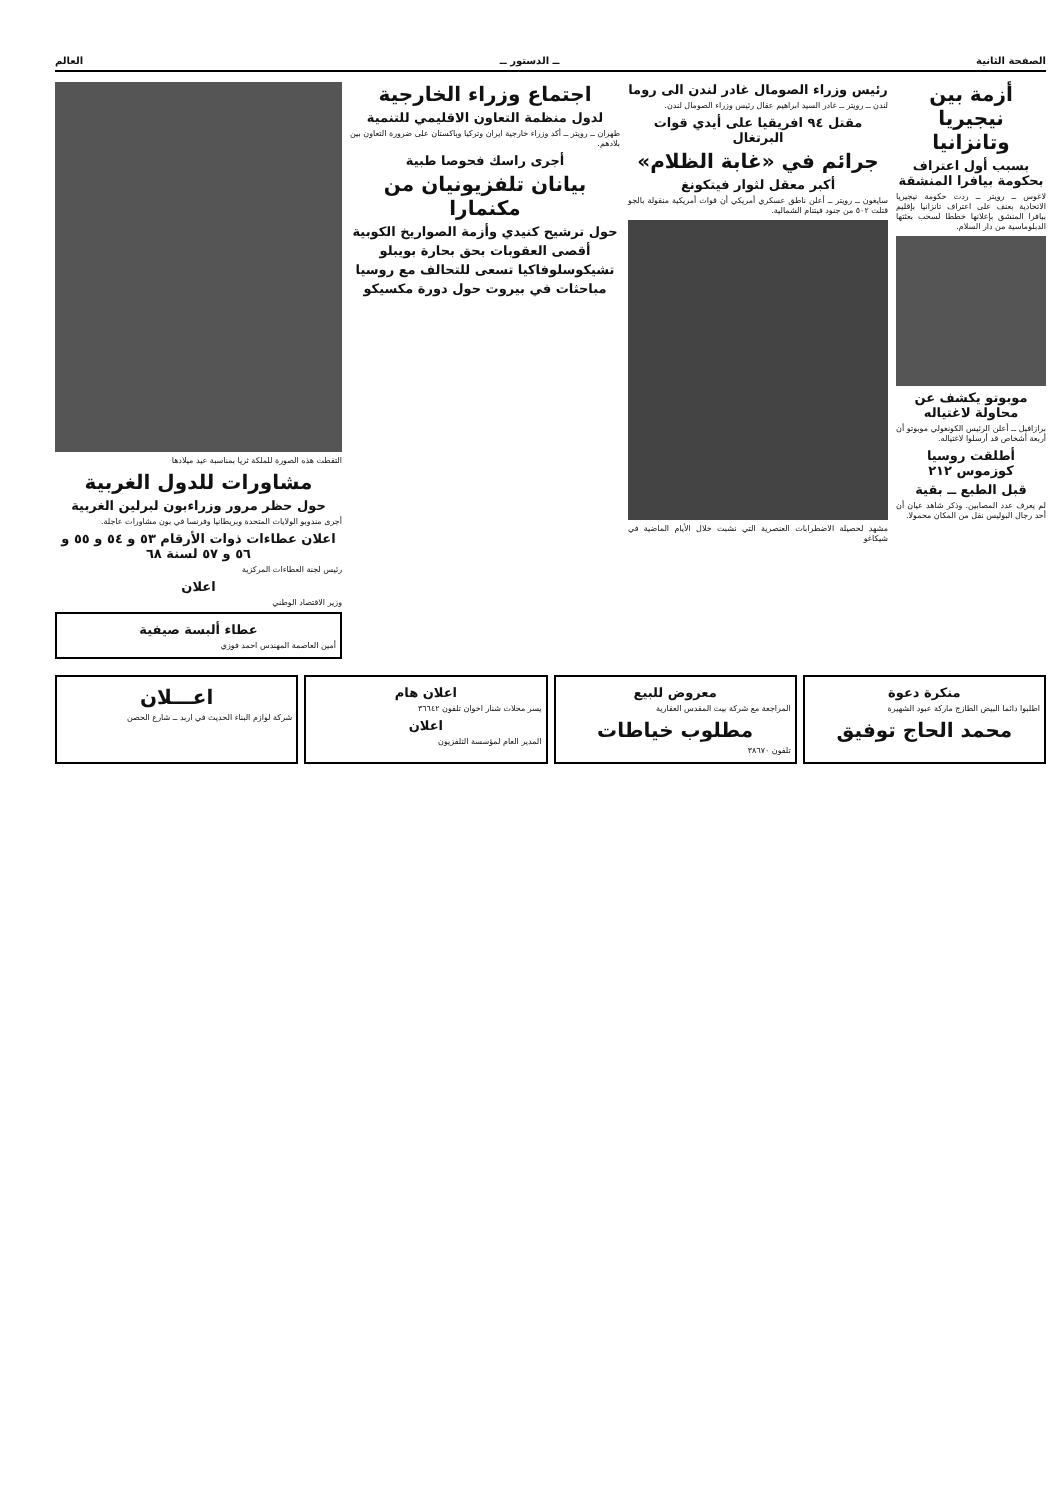الصفحة الثانية ــ الدستور ــ العالم
أزمة بين نيجيريا وتانزانيا
بسبب أول اعتراف بحكومة بيافرا المنشقة
لاغوس ــ رويتر ــ ردت حكومة نيجيريا الاتحادية بعنف على اعتراف تانزانيا بإقليم بيافرا المنشق بإعلانها خططا لسحب بعثتها الدبلوماسية من دار السلام.
موبوتو يكشف عن محاولة لاغتياله
برازافيل ــ أعلن الرئيس الكونغولي موبوتو أن أربعة أشخاص قد أرسلوا لاغتياله.
أطلقت روسيا كوزموس ٢١٢
قبل الطبع ــ بقية
لم يعرف عدد المصابين. وذكر شاهد عيان أن أحد رجال البوليس نقل من المكان محمولا.
رئيس وزراء الصومال غادر لندن الى روما
لندن ــ رويتر ــ غادر السيد ابراهيم عقال رئيس وزراء الصومال لندن.
مقتل ٩٤ افريقيا على أيدي قوات البرتغال
جرائم في «غابة الظلام»
أكبر معقل لثوار فيتكونغ
سايغون ــ رويتر ــ أعلن ناطق عسكري أمريكي أن قوات أمريكية منقولة بالجو قتلت ٥٠٢ من جنود فيتنام الشمالية.
مشهد لحصيلة الاضطرابات العنصرية التي نشبت خلال الأيام الماضية في شيكاغو
اجتماع وزراء الخارجية
لدول منظمة التعاون الاقليمي للتنمية
طهران ــ رويتر ــ أكد وزراء خارجية ايران وتركيا وباكستان على ضرورة التعاون بين بلادهم.
أجرى راسك فحوصا طبية
بيانان تلفزيونيان من مكنمارا
حول ترشيح كنيدي وأزمة الصواريخ الكوبية
أقصى العقوبات بحق بحارة بويبلو
تشيكوسلوفاكيا تسعى للتحالف مع روسيا
مباحثات في بيروت حول دورة مكسيكو
التقطت هذه الصورة للملكة ثريا بمناسبة عيد ميلادها
مشاورات للدول الغربية
حول حظر مرور وزراءبون لبرلين الغربية
أجرى مندوبو الولايات المتحدة وبريطانيا وفرنسا في بون مشاورات عاجلة.
اعلان عطاءات ذوات الأرقام ٥٣ و ٥٤ و ٥٥ و ٥٦ و ٥٧ لسنة ٦٨
رئيس لجنة العطاءات المركزية
اعلان
وزير الاقتصاد الوطني
عطاء ألبسة صيفية
أمين العاصمة المهندس احمد فوزي
منكرة دعوة
اطلبوا دائما البيض الطازج ماركة عبود الشهيرة
محمد الحاج توفيق
معروض للبيع
المراجعة مع شركة بيت المقدس العقارية
مطلوب خياطات
تلفون ٣٨٦٧٠
اعلان هام
يسر محلات شنار اخوان تلفون ٣٦٦٤٢
اعلان
المدير العام لمؤسسة التلفزيون
اعـــلان
شركة لوازم البناء الحديث في اربد ــ شارع الحصن